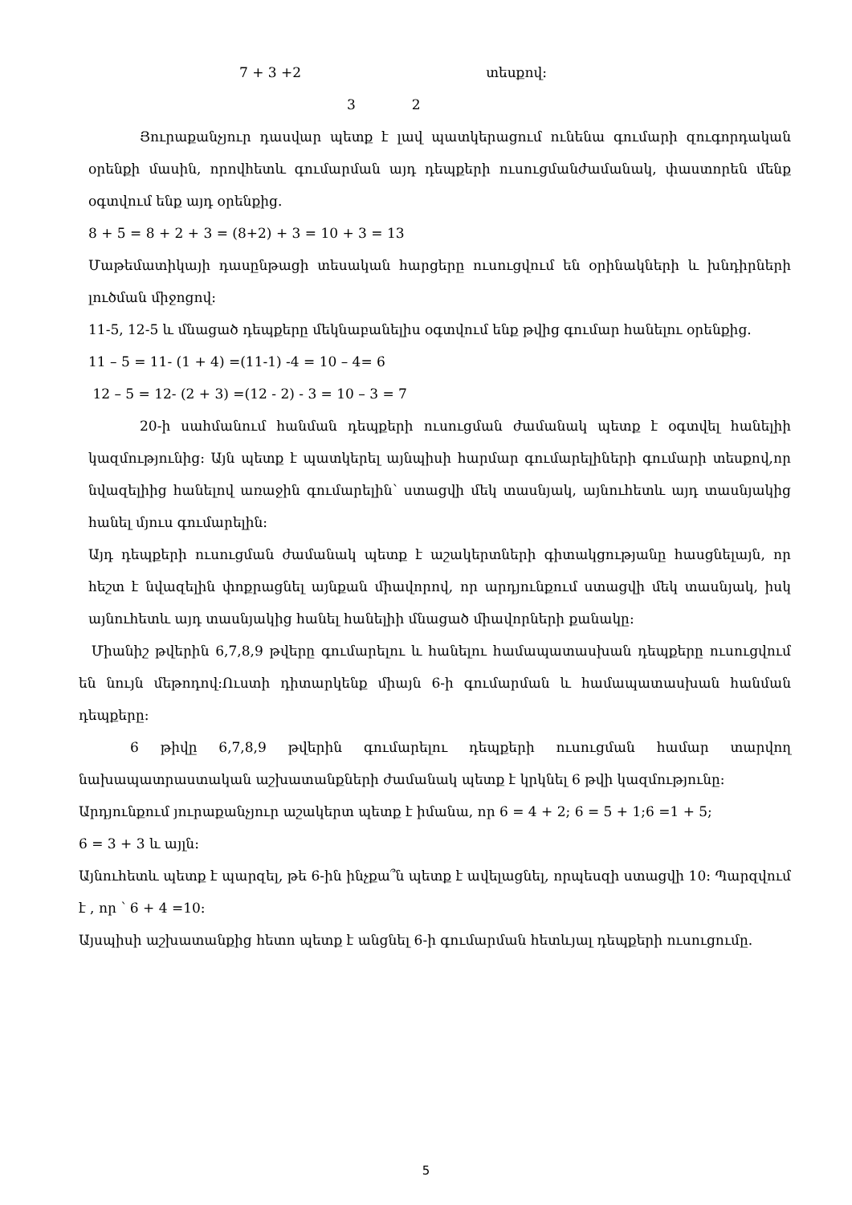7 + 3 +2 տեսքով:
3 2
Յուրաքանչյուր դասվար պետք է լավ պատկերացում ունենա գումարի զուգորդական օրենքի մասին, որովհետև գումարման այդ դեպքերի ուսուցմանժամանակ, փաստորեն մենք օգտվում ենք այդ օրենքից.
8 + 5 = 8 + 2 + 3 = (8+2) + 3 = 10 + 3 = 13
Մաթեմատիկայի դասընթացի տեսական հարցերը ուսուցվում են օրինակների և խնդիրների լուծման միջոցով:
11-5, 12-5 և մնացած դեպքերը մեկնաբանելիս օգտվում ենք թվից գումար հանելու օրենքից.
11 – 5 = 11- (1 + 4) =(11-1) -4 = 10 – 4= 6
12 – 5 = 12- (2 + 3) =(12 - 2) - 3 = 10 – 3 = 7
20-ի սահմանում հանման դեպքերի ուսուցման ժամանակ պետք է օգտվել հանելիի կազմությունից: Այն պետք է պատկերել այնպիսի հարմար գումարելիների գումարի տեսքով,որ նվազելիից հանելով առաջին գումարելին՝ ստացվի մեկ տասնյակ, այնուհետև այդ տասնյակից հանել մյուս գումարելին:
Այդ դեպքերի ուսուցման ժամանակ պետք է աշակերտների գիտակցությանը հասցնելայն, որ հեշտ է նվազելին փոքրացնել այնքան միավորով, որ արդյունքում ստացվի մեկ տասնյակ, իսկ այնուհետև այդ տասնյակից հանել հանելիի մնացած միավորների քանակը:
Միանիշ թվերին 6,7,8,9 թվերը գումարելու և հանելու համապատասխան դեպքերը ուսուցվում են նույն մեթոդով:Ուստի դիտարկենք միայն 6-ի գումարման և համապատասխան հանման դեպքերը:
6 թիվը 6,7,8,9 թվերին գումարելու դեպքերի ուսուցման համար տարվող նախապատրաստական աշխատանքների ժամանակ պետք է կրկնել 6 թվի կազմությունը:
Արդյունքում յուրաքանչյուր աշակերտ պետք է իմանա, որ 6 = 4 + 2; 6 = 5 + 1;6 =1 + 5;
6 = 3 + 3 և այլն:
Այնուհետև պետք է պարզել, թե 6-ին ինչքա՞ն պետք է ավելացնել, որպեսզի ստացվի 10: Պարզվում է , որ ՝ 6 + 4 =10:
Այսպիսի աշխատանքից հետո պետք է անցնել 6-ի գումարման հետևյալ դեպքերի ուսուցումը.
5